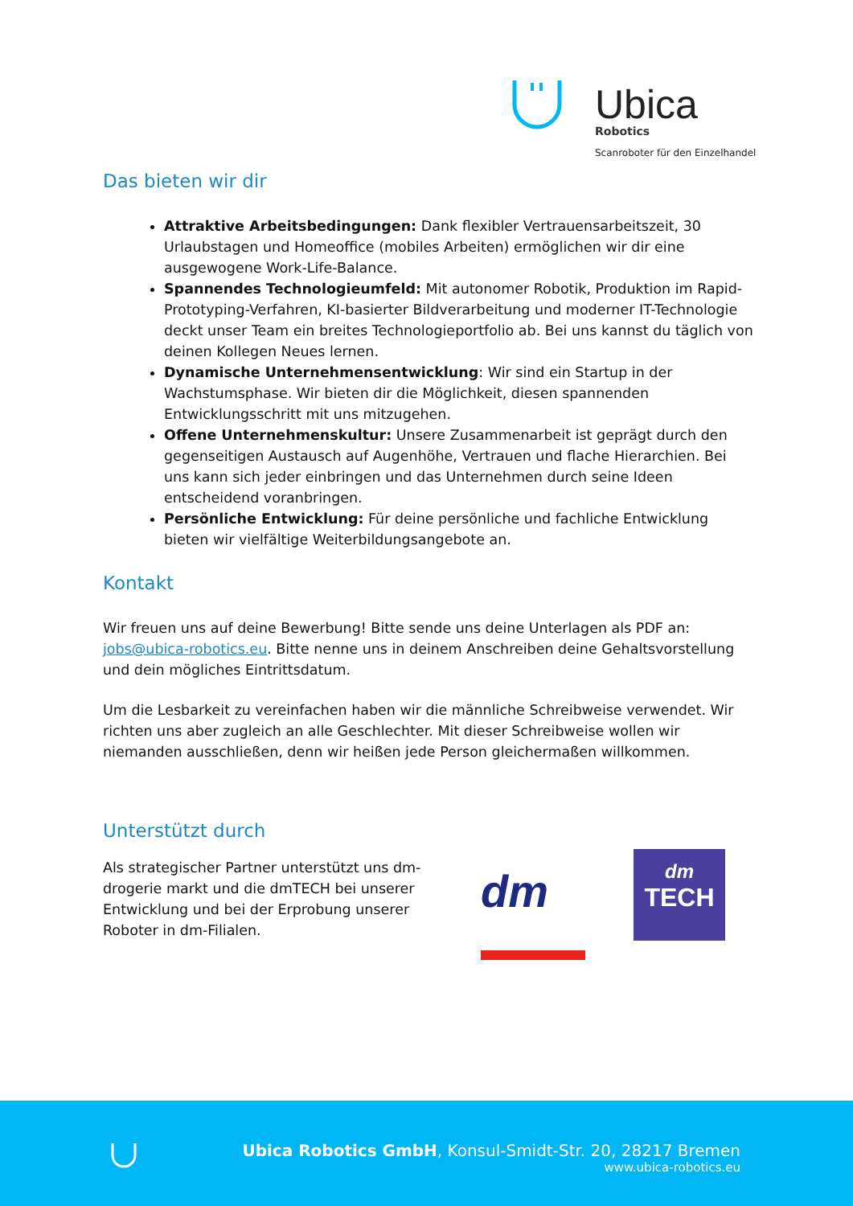Ubica
Robotics
Scanroboter für den Einzelhandel
Das bieten wir dir
Attraktive Arbeitsbedingungen: Dank flexibler Vertrauensarbeitszeit, 30 Urlaubstagen und Homeoffice (mobiles Arbeiten) ermöglichen wir dir eine ausgewogene Work-Life-Balance.
Spannendes Technologieumfeld: Mit autonomer Robotik, Produktion im Rapid-Prototyping-Verfahren, KI-basierter Bildverarbeitung und moderner IT-Technologie deckt unser Team ein breites Technologieportfolio ab. Bei uns kannst du täglich von deinen Kollegen Neues lernen.
Dynamische Unternehmensentwicklung: Wir sind ein Startup in der Wachstumsphase. Wir bieten dir die Möglichkeit, diesen spannenden Entwicklungsschritt mit uns mitzugehen.
Offene Unternehmenskultur: Unsere Zusammenarbeit ist geprägt durch den gegenseitigen Austausch auf Augenhöhe, Vertrauen und flache Hierarchien. Bei uns kann sich jeder einbringen und das Unternehmen durch seine Ideen entscheidend voranbringen.
Persönliche Entwicklung: Für deine persönliche und fachliche Entwicklung bieten wir vielfältige Weiterbildungsangebote an.
Kontakt
Wir freuen uns auf deine Bewerbung! Bitte sende uns deine Unterlagen als PDF an: jobs@ubica-robotics.eu. Bitte nenne uns in deinem Anschreiben deine Gehaltsvorstellung und dein mögliches Eintrittsdatum.
Um die Lesbarkeit zu vereinfachen haben wir die männliche Schreibweise verwendet. Wir richten uns aber zugleich an alle Geschlechter. Mit dieser Schreibweise wollen wir niemanden ausschließen, denn wir heißen jede Person gleichermaßen willkommen.
Unterstützt durch
Als strategischer Partner unterstützt uns dm-drogerie markt und die dmTECH bei unserer Entwicklung und bei der Erprobung unserer Roboter in dm-Filialen.
dm
dm
TECH
Ubica Robotics GmbH, Konsul-Smidt-Str. 20, 28217 Bremen
www.ubica-robotics.eu